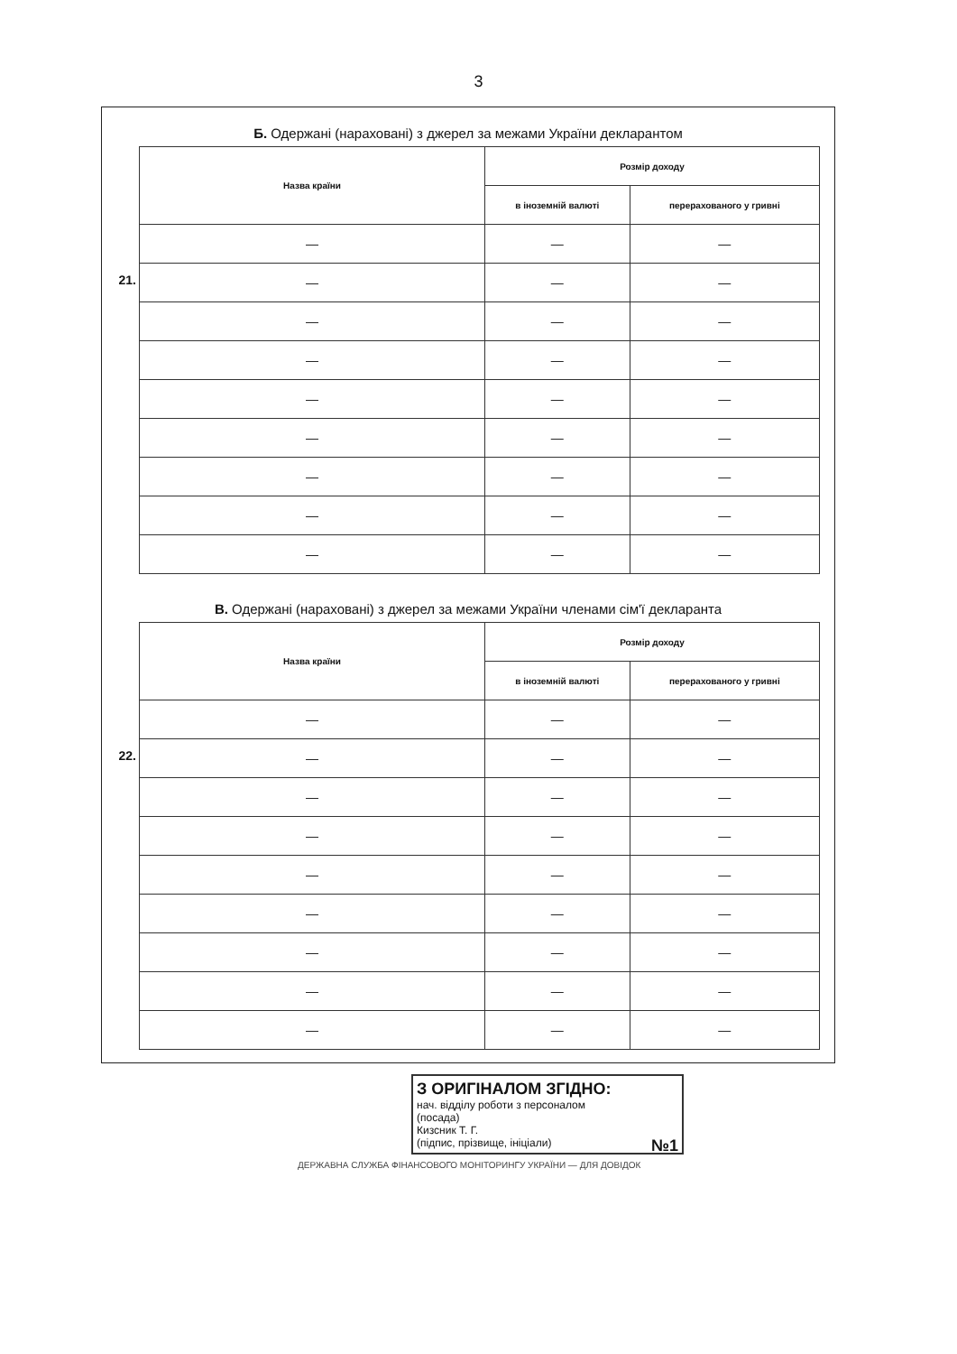3
Б. Одержані (нараховані) з джерел за межами України декларантом
21.
| Назва країни | Розмір доходу | |
| --- | --- | --- |
| | в іноземній валюті | перерахованого у гривні |
| — | — | — |
| — | — | — |
| — | — | — |
| — | — | — |
| — | — | — |
| — | — | — |
| — | — | — |
| — | — | — |
| — | — | — |
В. Одержані (нараховані) з джерел за межами України членами сім'ї декларанта
22.
| Назва країни | Розмір доходу | |
| --- | --- | --- |
| | в іноземній валюті | перерахованого у гривні |
| — | — | — |
| — | — | — |
| — | — | — |
| — | — | — |
| — | — | — |
| — | — | — |
| — | — | — |
| — | — | — |
| — | — | — |
З ОРИГІНАЛОМ ЗГІДНО:
нач. відділу роботи з персоналом
(посада)
Кизсник Т. Г.
(підпис, прізвище, ініціали) №1
ДЕРЖАВНА СЛУЖБА ФІНАНСОВОГО МОНІТОРИНГУ УКРАЇНИ — ДЛЯ ДОВІДОК